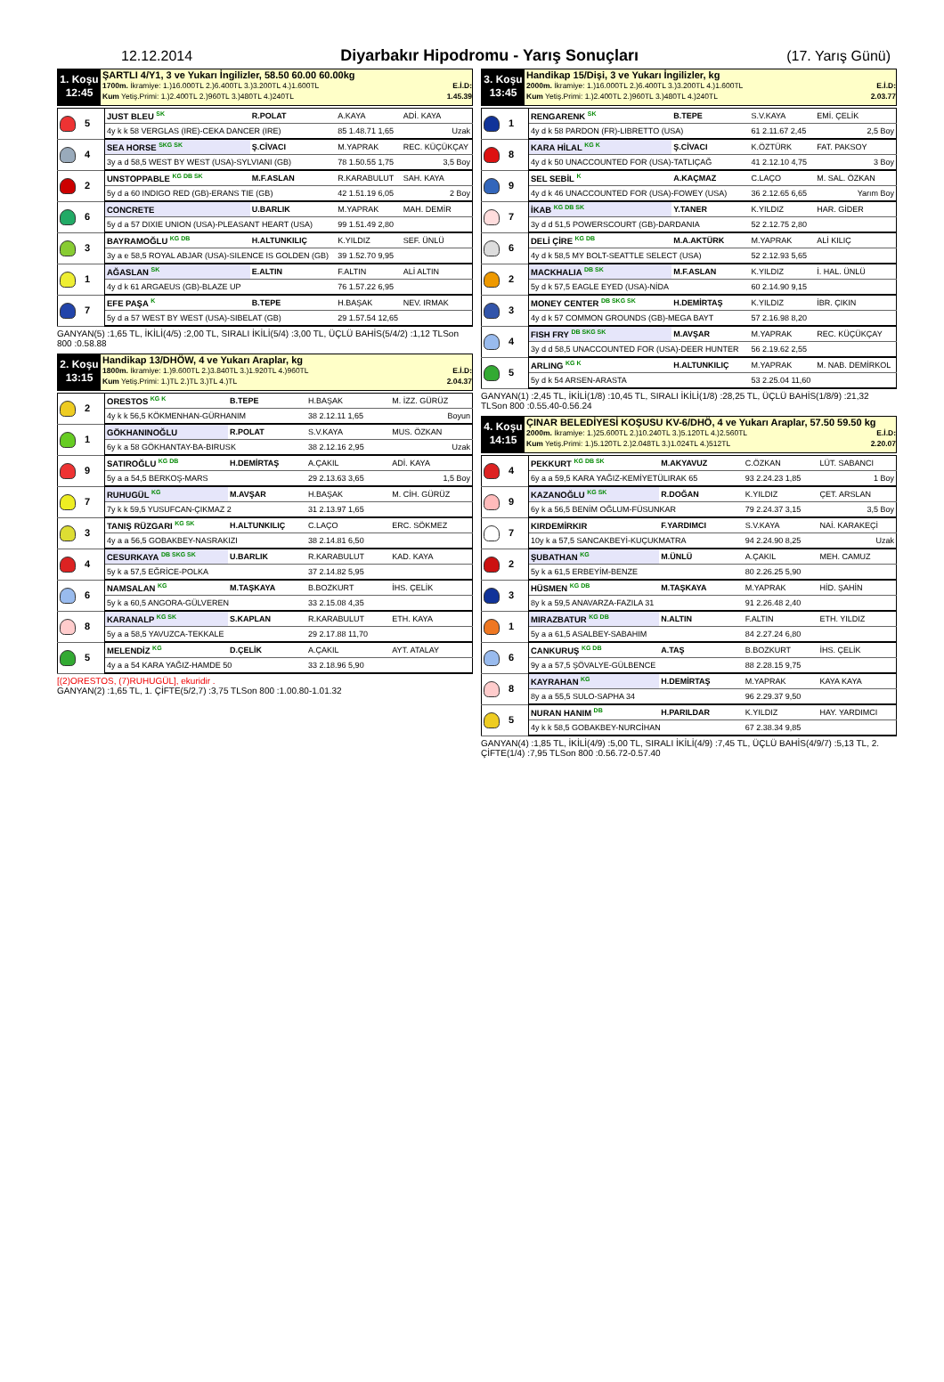12.12.2014 Diyarbakır Hipodromu - Yarış Sonuçları (17. Yarış Günü)
1. Koşu
12:45
ŞARTLI 4/Y1, 3 ve Yukarı İngilizler, 58.50 60.00 60.00kg
1700m. İkramiye: 1.)16.000TL 2.)6.400TL 3.)3.200TL 4.)1.600TL E.İ.D:
Kum Yetiş.Primi: 1.)2.400TL 2.)960TL 3.)480TL 4.)240TL 1.45.39
| 5 | JUST BLEU <sup>SK</sup> | R.POLAT | A.KAYA | ADİ. KAYA | |
| | 4y k k 58 VERGLAS (IRE)-CEKA DANCER (IRE) | | 85 1.48.71 1,65 | | Uzak |
| 4 | SEA HORSE <sup>SKG SK</sup> | Ş.CİVACI | M.YAPRAK | REC. KÜÇÜKÇAY | |
| | 3y a d 58,5 WEST BY WEST (USA)-SYLVIANI (GB) | | 78 1.50.55 1,75 | | 3,5 Boy |
| 2 | UNSTOPPABLE <sup>KG DB SK</sup> | M.F.ASLAN | R.KARABULUT | SAH. KAYA | |
| | 5y d a 60 INDIGO RED (GB)-ERANS TIE (GB) | | 42 1.51.19 6,05 | | 2 Boy |
| 6 | CONCRETE | U.BARLIK | M.YAPRAK | MAH. DEMİR | |
| | 5y d a 57 DIXIE UNION (USA)-PLEASANT HEART (USA) | | 99 1.51.49 2,80 | | |
| 3 | BAYRAMOĞLU <sup>KG DB</sup> | H.ALTUNKILIÇ | K.YILDIZ | SEF. ÜNLÜ | |
| | 3y a e 58,5 ROYAL ABJAR (USA)-SILENCE IS GOLDEN (GB) | | 39 1.52.70 9,95 | | |
| 1 | AĞASLAN <sup>SK</sup> | E.ALTIN | F.ALTIN | ALİ ALTIN | |
| | 4y d k 61 ARGAEUS (GB)-BLAZE UP | | 76 1.57.22 6,95 | | |
| 7 | EFE PAŞA <sup>K</sup> | B.TEPE | H.BAŞAK | NEV. IRMAK | |
| | 5y d a 57 WEST BY WEST (USA)-SIBELAT (GB) | | 29 1.57.54 12,65 | | |
GANYAN(5) :1,65 TL, İKİLİ(4/5) :2,00 TL, SIRALI İKİLİ(5/4) :3,00 TL, ÜÇLÜ BAHİS(5/4/2) :1,12 TLSon 800 :0.58.88
2. Koşu
13:15
Handikap 13/DHÖW, 4 ve Yukarı Araplar, kg
1800m. İkramiye: 1.)9.600TL 2.)3.840TL 3.)1.920TL 4.)960TL E.İ.D:
Kum Yetiş.Primi: 1.)TL 2.)TL 3.)TL 4.)TL 2.04.37
| 2 | ORESTOS <sup>KG K</sup> | B.TEPE | H.BAŞAK | M. İZZ. GÜRÜZ | |
| | 4y k k 56,5 KÖKMENHAN-GÜRHANIM | | 38 2.12.11 1,65 | | Boyun |
| 1 | GÖKHANINOĞLU | R.POLAT | S.V.KAYA | MUS. ÖZKAN | |
| | 6y k a 58 GÖKHANTAY-BA-BIRUSK | | 38 2.12.16 2,95 | | Uzak |
| 9 | SATIROĞLU <sup>KG DB</sup> | H.DEMİRTAŞ | A.ÇAKIL | ADİ. KAYA | |
| | 5y a a 54,5 BERKOŞ-MARS | | 29 2.13.63 3,65 | | 1,5 Boy |
| 7 | RUHUGÜL <sup>KG</sup> | M.AVŞAR | H.BAŞAK | M. CİH. GÜRÜZ | |
| | 7y k k 59,5 YUSUFCAN-ÇIKMAZ 2 | | 31 2.13.97 1,65 | | |
| 3 | TANIŞ RÜZGARI <sup>KG SK</sup> | H.ALTUNKILIÇ | C.LAÇO | ERC. SÖKMEZ | |
| | 4y a a 56,5 GOBAKBEY-NASRAKIZI | | 38 2.14.81 6,50 | | |
| 4 | CESURKAYA <sup>DB SKG SK</sup> | U.BARLIK | R.KARABULUT | KAD. KAYA | |
| | 5y k a 57,5 EĞRİCE-POLKA | | 37 2.14.82 5,95 | | |
| 6 | NAMSALAN <sup>KG</sup> | M.TAŞKAYA | B.BOZKURT | İHS. ÇELİK | |
| | 5y k a 60,5 ANGORA-GÜLVEREN | | 33 2.15.08 4,35 | | |
| 8 | KARANALP <sup>KG SK</sup> | S.KAPLAN | R.KARABULUT | ETH. KAYA | |
| | 5y a a 58,5 YAVUZCA-TEKKALE | | 29 2.17.88 11,70 | | |
| 5 | MELENDİZ <sup>KG</sup> | D.ÇELİK | A.ÇAKIL | AYT. ATALAY | |
| | 4y a a 54 KARA YAĞIZ-HAMDE 50 | | 33 2.18.96 5,90 | | |
[(2)ORESTOS, (7)RUHUGÜL], ekuridir .
GANYAN(2) :1,65 TL, 1. ÇİFTE(5/2,7) :3,75 TLSon 800 :1.00.80-1.01.32
3. Koşu
13:45
Handikap 15/Dişi, 3 ve Yukarı İngilizler, kg
2000m. İkramiye: 1.)16.000TL 2.)6.400TL 3.)3.200TL 4.)1.600TL E.İ.D:
Kum Yetiş.Primi: 1.)2.400TL 2.)960TL 3.)480TL 4.)240TL 2.03.77
| 1 | RENGARENK <sup>SK</sup> | B.TEPE | S.V.KAYA | EMİ. ÇELİK | |
| | 4y d k 58 PARDON (FR)-LIBRETTO (USA) | | 61 2.11.67 2,45 | | 2,5 Boy |
| 8 | KARA HİLAL <sup>KG K</sup> | Ş.CİVACI | K.ÖZTÜRK | FAT. PAKSOY | |
| | 4y d k 50 UNACCOUNTED FOR (USA)-TATLIÇAĞ | | 41 2.12.10 4,75 | | 3 Boy |
| 9 | SEL SEBİL <sup>K</sup> | A.KAÇMAZ | C.LAÇO | M. SAL. ÖZKAN | |
| | 4y d k 46 UNACCOUNTED FOR (USA)-FOWEY (USA) | | 36 2.12.65 6,65 | | Yarım Boy |
| 7 | İKAB <sup>KG DB SK</sup> | Y.TANER | K.YILDIZ | HAR. GİDER | |
| | 3y d d 51,5 POWERSCOURT (GB)-DARDANIA | | 52 2.12.75 2,80 | | |
| 6 | DELİ ÇİRE <sup>KG DB</sup> | M.A.AKTÜRK | M.YAPRAK | ALİ KILIÇ | |
| | 4y d k 58,5 MY BOLT-SEATTLE SELECT (USA) | | 52 2.12.93 5,65 | | |
| 2 | MACKHALIA <sup>DB SK</sup> | M.F.ASLAN | K.YILDIZ | İ. HAL. ÜNLÜ | |
| | 5y d k 57,5 EAGLE EYED (USA)-NİDA | | 60 2.14.90 9,15 | | |
| 3 | MONEY CENTER <sup>DB SKG SK</sup> | H.DEMİRTAŞ | K.YILDIZ | İBR. ÇIKIN | |
| | 4y d k 57 COMMON GROUNDS (GB)-MEGA BAYT | | 57 2.16.98 8,20 | | |
| 4 | FISH FRY <sup>DB SKG SK</sup> | M.AVŞAR | M.YAPRAK | REC. KÜÇÜKÇAY | |
| | 3y d d 58,5 UNACCOUNTED FOR (USA)-DEER HUNTER | | 56 2.19.62 2,55 | | |
| 5 | ARLING <sup>KG K</sup> | H.ALTUNKILIÇ | M.YAPRAK | M. NAB. DEMİRKOL | |
| | 5y d k 54 ARSEN-ARASTA | | 53 2.25.04 11,60 | | |
GANYAN(1) :2,45 TL, İKİLİ(1/8) :10,45 TL, SIRALI İKİLİ(1/8) :28,25 TL, ÜÇLÜ BAHİS(1/8/9) :21,32 TLSon 800 :0.55.40-0.56.24
4. Koşu
14:15
ÇINAR BELEDİYESİ KOŞUSU KV-6/DHÖ, 4 ve Yukarı Araplar, 57.50 59.50 kg
2000m. İkramiye: 1.)25.600TL 2.)10.240TL 3.)5.120TL 4.)2.560TL E.İ.D:
Kum Yetiş.Primi: 1.)5.120TL 2.)2.048TL 3.)1.024TL 4.)512TL 2.20.07
| 4 | PEKKURT <sup>KG DB SK</sup> | M.AKYAVUZ | C.ÖZKAN | LÜT. SABANCI | |
| | 6y a a 59,5 KARA YAĞIZ-KEMİYETÜLIRAK 65 | | 93 2.24.23 1,85 | | 1 Boy |
| 9 | KAZANOĞLU <sup>KG SK</sup> | R.DOĞAN | K.YILDIZ | ÇET. ARSLAN | |
| | 6y k a 56,5 BENİM OĞLUM-FÜSUNKAR | | 79 2.24.37 3,15 | | 3,5 Boy |
| 7 | KIRDEMİRKIR | F.YARDIMCI | S.V.KAYA | NAİ. KARAKEÇİ | |
| | 10y k a 57,5 SANCAKBEYİ-KUÇUKMATRA | | 94 2.24.90 8,25 | | Uzak |
| 2 | ŞUBATHAN <sup>KG</sup> | M.ÜNLÜ | A.ÇAKIL | MEH. CAMUZ | |
| | 5y k a 61,5 ERBEYİM-BENZE | | 80 2.26.25 5,90 | | |
| 3 | HÜSMEN <sup>KG DB</sup> | M.TAŞKAYA | M.YAPRAK | HİD. ŞAHİN | |
| | 8y k a 59,5 ANAVARZA-FAZILA 31 | | 91 2.26.48 2,40 | | |
| 1 | MIRAZBATUR <sup>KG DB</sup> | N.ALTIN | F.ALTIN | ETH. YILDIZ | |
| | 5y a a 61,5 ASALBEY-SABAHIM | | 84 2.27.24 6,80 | | |
| 6 | CANKURUŞ <sup>KG DB</sup> | A.TAŞ | B.BOZKURT | İHS. ÇELİK | |
| | 9y a a 57,5 ŞÖVALYE-GÜLBENCE | | 88 2.28.15 9,75 | | |
| 8 | KAYRAHAN <sup>KG</sup> | H.DEMİRTAŞ | M.YAPRAK | KAYA KAYA | |
| | 8y a a 55,5 SULO-SAPHA 34 | | 96 2.29.37 9,50 | | |
| 5 | NURAN HANIM <sup>DB</sup> | H.PARILDAR | K.YILDIZ | HAY. YARDIMCI | |
| | 4y k k 58,5 GOBAKBEY-NURCİHAN | | 67 2.38.34 9,85 | | |
GANYAN(4) :1,85 TL, İKİLİ(4/9) :5,00 TL, SIRALI İKİLİ(4/9) :7,45 TL, ÜÇLÜ BAHİS(4/9/7) :5,13 TL, 2. ÇİFTE(1/4) :7,95 TLSon 800 :0.56.72-0.57.40